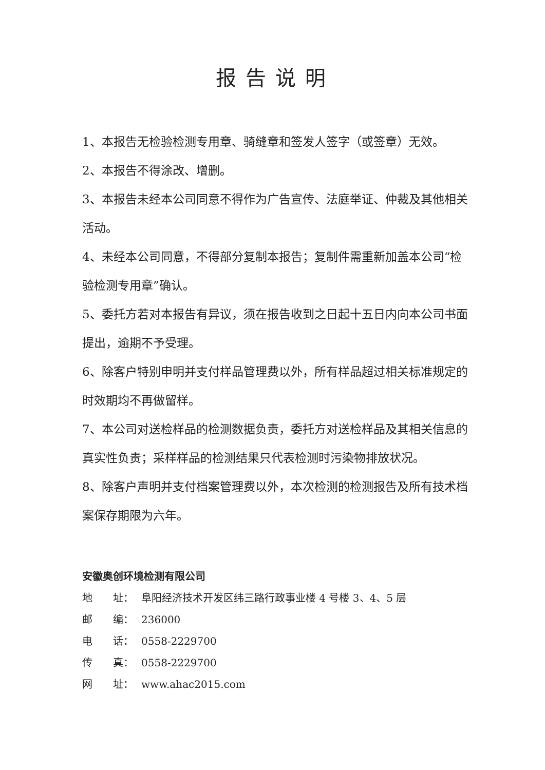报告说明
1、本报告无检验检测专用章、骑缝章和签发人签字（或签章）无效。
2、本报告不得涂改、增删。
3、本报告未经本公司同意不得作为广告宣传、法庭举证、仲裁及其他相关活动。
4、未经本公司同意，不得部分复制本报告；复制件需重新加盖本公司“检验检测专用章”确认。
5、委托方若对本报告有异议，须在报告收到之日起十五日内向本公司书面提出，逾期不予受理。
6、除客户特别申明并支付样品管理费以外，所有样品超过相关标准规定的时效期均不再做留样。
7、本公司对送检样品的检测数据负责，委托方对送检样品及其相关信息的真实性负责；采样样品的检测结果只代表检测时污染物排放状况。
8、除客户声明并支付档案管理费以外，本次检测的检测报告及所有技术档案保存期限为六年。
安徽奥创环境检测有限公司
地　　址： 阜阳经济技术开发区纬三路行政事业楼 4 号楼 3、4、5 层
邮　　编： 236000
电　　话： 0558-2229700
传　　真： 0558-2229700
网　　址： www.ahac2015.com